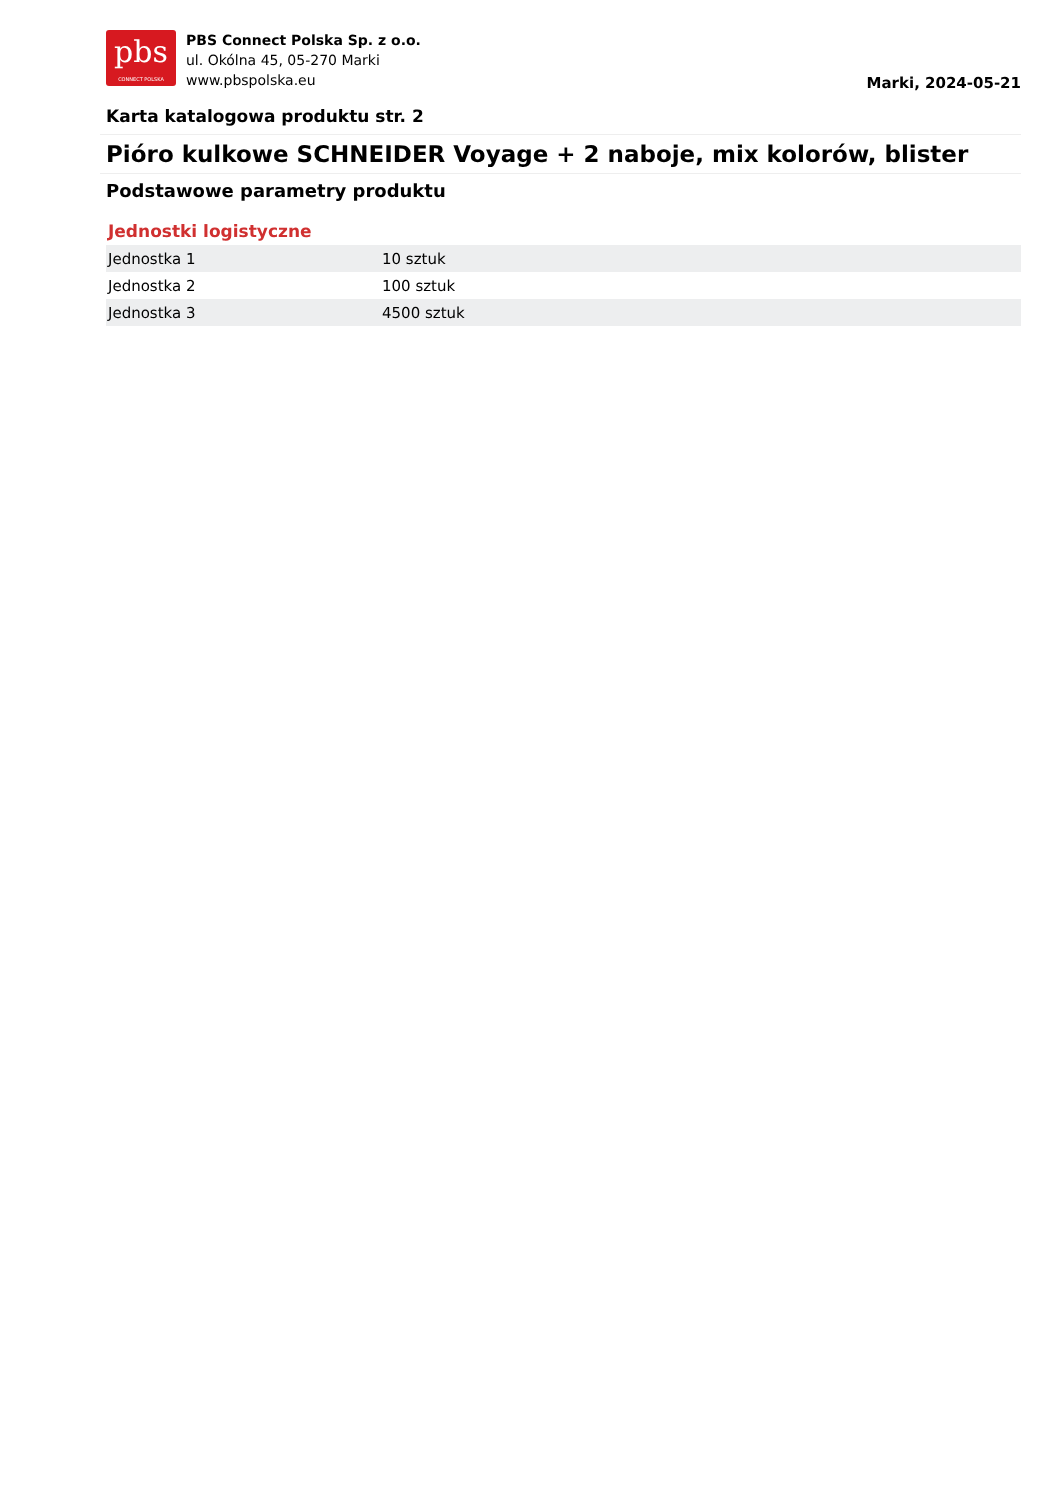pbs
CONNECT POLSKA
PBS Connect Polska Sp. z o.o.
ul. Okólna 45, 05-270 Marki
www.pbspolska.eu
Marki, 2024-05-21
Karta katalogowa produktu str. 2
Pióro kulkowe SCHNEIDER Voyage + 2 naboje, mix kolorów, blister
Podstawowe parametry produktu
Jednostki logistyczne
| Jednostka 1 | 10 sztuk |
| Jednostka 2 | 100 sztuk |
| Jednostka 3 | 4500 sztuk |